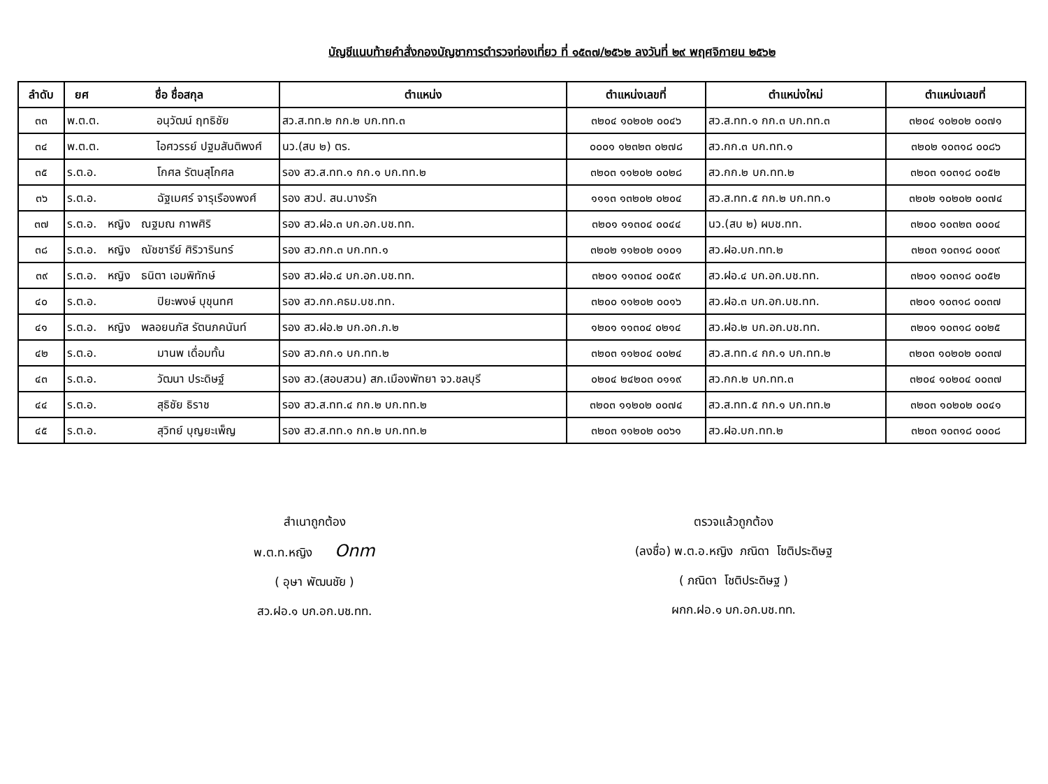บัญชีแนบท้ายคำสั่งกองบัญชาการตำรวจท่องเที่ยว ที่ ๑๕๓๗/๒๕๖๒ ลงวันที่ ๒๙ พฤศจิกายน ๒๕๖๒
| ลำดับ | ยศ ชื่อ ชื่อสกุล | ตำแหน่ง | ตำแหน่งเลขที่ | ตำแหน่งใหม่ | ตำแหน่งเลขที่ |
| --- | --- | --- | --- | --- | --- |
| ๓๓ | พ.ต.ต. อนุวัฒน์ ฤทธิชัย | สว.ส.ทท.๒ กก.๒ บก.ทท.๓ | ๓๒๐๔ ๑๐๒๐๒ ๐๐๔๖ | สว.ส.ทท.๑ กก.๓ บก.ทท.๓ | ๓๒๐๔ ๑๐๒๐๒ ๐๐๗๑ |
| ๓๔ | พ.ต.ต. ไอศวรรย์ ปฐมสันติพงศ์ | นว.(สบ ๒) ตร. | ๐๐๐๑ ๑๒๓๒๓ ๐๒๗๘ | สว.กก.๓ บก.ทท.๑ | ๓๒๐๒ ๑๐๓๑๘ ๐๐๘๖ |
| ๓๕ | ร.ต.อ. โกศล รัตนสุโกศล | รอง สว.ส.ทท.๑ กก.๑ บก.ทท.๒ | ๓๒๐๓ ๑๑๒๐๒ ๐๐๒๘ | สว.กก.๒ บก.ทท.๒ | ๓๒๐๓ ๑๐๓๑๘ ๐๐๕๒ |
| ๓๖ | ร.ต.อ. ฉัฐเมศร์ จารุเรืองพงศ์ | รอง สวป. สน.บางรัก | ๑๑๑๓ ๑๓๒๐๒ ๐๒๐๔ | สว.ส.ทท.๕ กก.๒ บก.ทท.๑ | ๓๒๐๒ ๑๐๒๐๒ ๐๐๗๔ |
| ๓๗ | ร.ต.อ. หญิง ณฐมณ กาพศิริ | รอง สว.ฝอ.๓ บก.อก.บช.ทท. | ๓๒๐๑ ๑๑๓๐๔ ๐๐๔๔ | นว.(สบ ๒) ผบช.ทท. | ๓๒๐๐ ๑๐๓๒๓ ๐๐๐๔ |
| ๓๘ | ร.ต.อ. หญิง ณัชชารีย์ ศิริวารินทร์ | รอง สว.กก.๓ บก.ทท.๑ | ๓๒๐๒ ๑๑๒๐๒ ๐๑๐๑ | สว.ฝอ.บก.ทท.๒ | ๓๒๐๓ ๑๐๓๑๘ ๐๐๐๙ |
| ๓๙ | ร.ต.อ. หญิง ธนิตา เอมพิทักษ์ | รอง สว.ฝอ.๔ บก.อก.บช.ทท. | ๓๒๐๑ ๑๑๓๐๔ ๐๐๕๙ | สว.ฝอ.๔ บก.อก.บช.ทท. | ๓๒๐๑ ๑๐๓๑๘ ๐๐๕๒ |
| ๔๐ | ร.ต.อ. ปิยะพงษ์ บุขุนทศ | รอง สว.กก.คธม.บช.ทท. | ๓๒๐๐ ๑๑๒๐๒ ๐๐๑๖ | สว.ฝอ.๓ บก.อก.บช.ทท. | ๓๒๐๑ ๑๐๓๑๘ ๐๐๓๗ |
| ๔๑ | ร.ต.อ. หญิง พลอยนภัส รัตนภคนันท์ | รอง สว.ฝอ.๒ บก.อก.ภ.๒ | ๑๒๐๑ ๑๑๓๐๔ ๐๒๑๔ | สว.ฝอ.๒ บก.อก.บช.ทท. | ๓๒๐๑ ๑๐๓๑๘ ๐๐๒๕ |
| ๔๒ | ร.ต.อ. มานพ เดื่อมทั้น | รอง สว.กก.๑ บก.ทท.๒ | ๓๒๐๓ ๑๑๒๐๔ ๐๐๒๔ | สว.ส.ทท.๔ กก.๑ บก.ทท.๒ | ๓๒๐๓ ๑๐๒๐๒ ๐๐๓๗ |
| ๔๓ | ร.ต.อ. วัฒนา ประดิษฐ์ | รอง สว.(สอบสวน) สภ.เมืองพัทยา จว.ชลบุรี | ๐๒๐๔ ๒๔๒๐๓ ๐๑๑๙ | สว.กก.๒ บก.ทท.๓ | ๓๒๐๔ ๑๐๒๐๔ ๐๐๓๗ |
| ๔๔ | ร.ต.อ. สุธิชัย ธิราช | รอง สว.ส.ทท.๔ กก.๒ บก.ทท.๒ | ๓๒๐๓ ๑๑๒๐๒ ๐๐๗๔ | สว.ส.ทท.๕ กก.๑ บก.ทท.๒ | ๓๒๐๓ ๑๐๒๐๒ ๐๐๔๑ |
| ๔๕ | ร.ต.อ. สุวิทย์ บุญยะเพ็ญ | รอง สว.ส.ทท.๑ กก.๒ บก.ทท.๒ | ๓๒๐๓ ๑๑๒๐๒ ๐๐๖๑ | สว.ฝอ.บก.ทท.๒ | ๓๒๐๓ ๑๐๓๑๘ ๐๐๐๘ |
สำเนาถูกต้อง
พ.ต.ท.หญิง Onm
( อุษา พัฒนชัย )
สว.ฝอ.๑ บก.อก.บช.ทท.
ตรวจแล้วถูกต้อง
(ลงชื่อ) พ.ต.อ.หญิง ภณิดา โชติประดิษฐ
( ภณิดา โชติประดิษฐ )
ผกก.ฝอ.๑ บก.อก.บช.ทท.